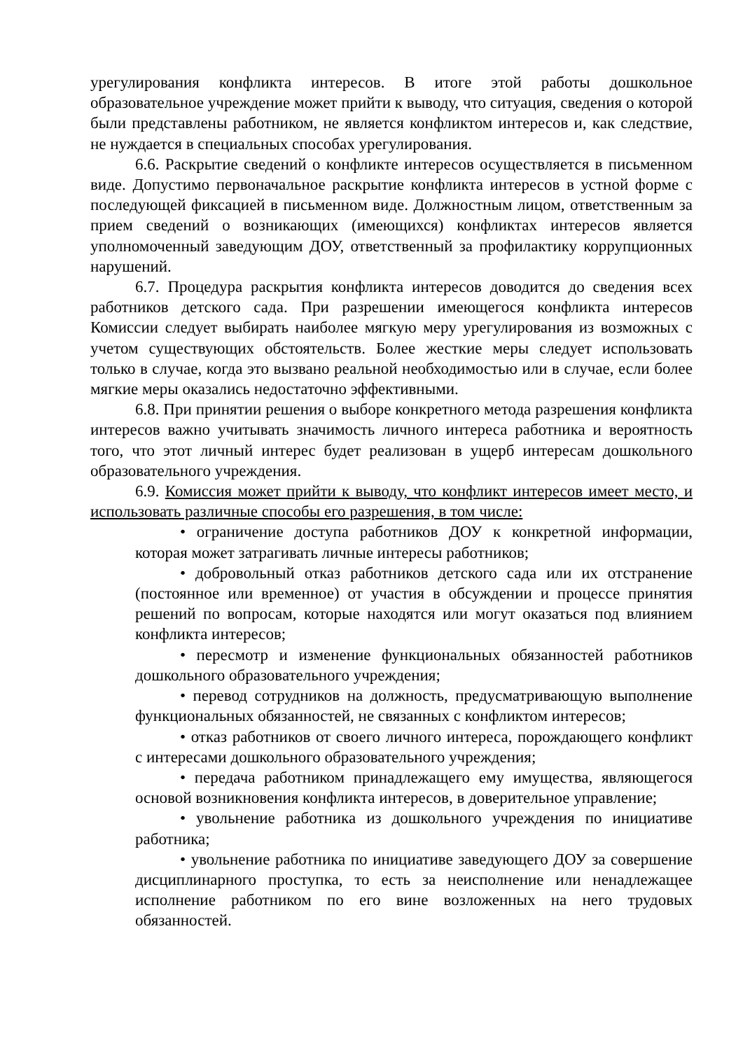урегулирования конфликта интересов. В итоге этой работы дошкольное образовательное учреждение может прийти к выводу, что ситуация, сведения о которой были представлены работником, не является конфликтом интересов и, как следствие, не нуждается в специальных способах урегулирования.
6.6. Раскрытие сведений о конфликте интересов осуществляется в письменном виде. Допустимо первоначальное раскрытие конфликта интересов в устной форме с последующей фиксацией в письменном виде. Должностным лицом, ответственным за прием сведений о возникающих (имеющихся) конфликтах интересов является уполномоченный заведующим ДОУ, ответственный за профилактику коррупционных нарушений.
6.7. Процедура раскрытия конфликта интересов доводится до сведения всех работников детского сада. При разрешении имеющегося конфликта интересов Комиссии следует выбирать наиболее мягкую меру урегулирования из возможных с учетом существующих обстоятельств. Более жесткие меры следует использовать только в случае, когда это вызвано реальной необходимостью или в случае, если более мягкие меры оказались недостаточно эффективными.
6.8. При принятии решения о выборе конкретного метода разрешения конфликта интересов важно учитывать значимость личного интереса работника и вероятность того, что этот личный интерес будет реализован в ущерб интересам дошкольного образовательного учреждения.
6.9. Комиссия может прийти к выводу, что конфликт интересов имеет место, и использовать различные способы его разрешения, в том числе:
• ограничение доступа работников ДОУ к конкретной информации, которая может затрагивать личные интересы работников;
• добровольный отказ работников детского сада или их отстранение (постоянное или временное) от участия в обсуждении и процессе принятия решений по вопросам, которые находятся или могут оказаться под влиянием конфликта интересов;
• пересмотр и изменение функциональных обязанностей работников дошкольного образовательного учреждения;
• перевод сотрудников на должность, предусматривающую выполнение функциональных обязанностей, не связанных с конфликтом интересов;
• отказ работников от своего личного интереса, порождающего конфликт с интересами дошкольного образовательного учреждения;
• передача работником принадлежащего ему имущества, являющегося основой возникновения конфликта интересов, в доверительное управление;
• увольнение работника из дошкольного учреждения по инициативе работника;
• увольнение работника по инициативе заведующего ДОУ за совершение дисциплинарного проступка, то есть за неисполнение или ненадлежащее исполнение работником по его вине возложенных на него трудовых обязанностей.